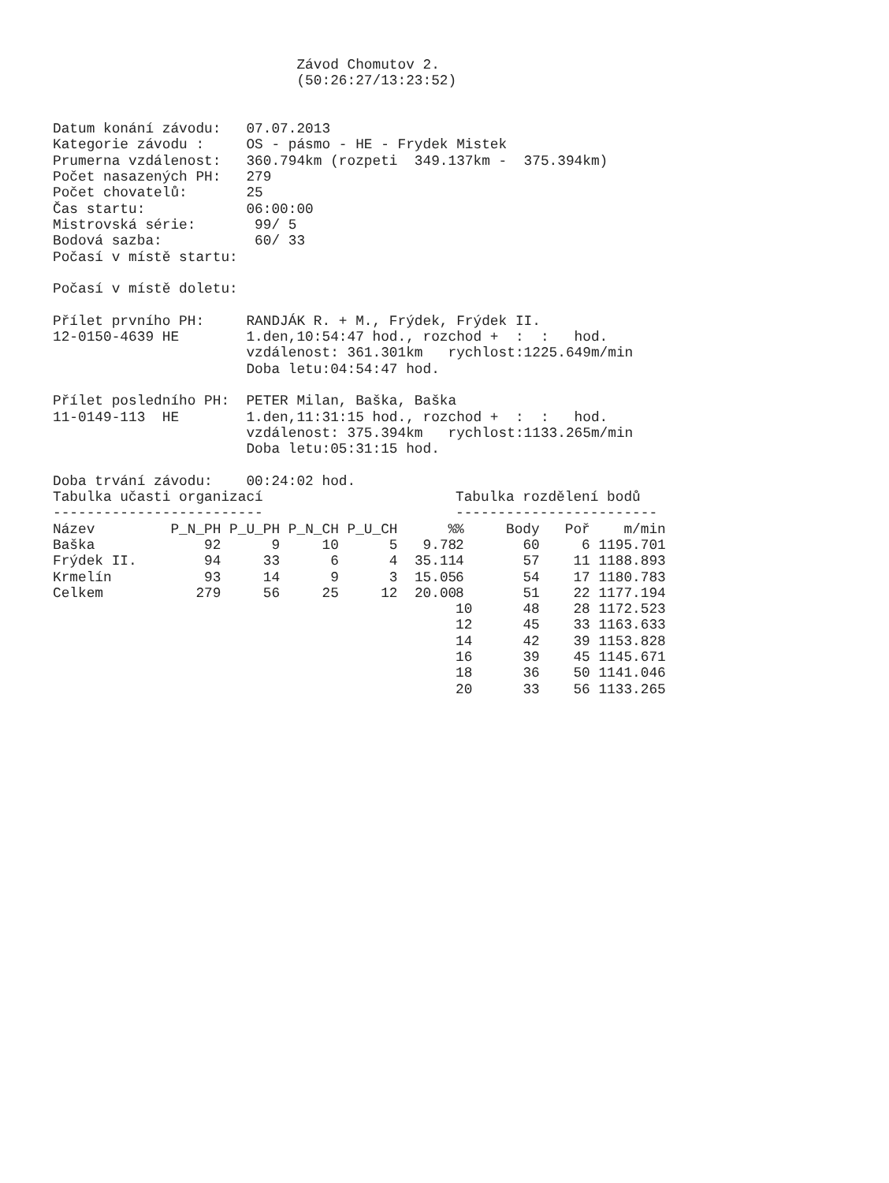Závod Chomutov 2.
                             (50:26:27/13:23:52)


Datum konání závodu:   07.07.2013
Kategorie závodu :     OS - pásmo - HE - Frydek Mistek
Prumerna vzdálenost:   360.794km (rozpeti  349.137km -  375.394km)
Počet nasazených PH:   279
Počet chovatelů:       25
Čas startu:            06:00:00
Mistrovská série:       99/ 5
Bodová sazba:           60/ 33
Počasí v místě startu:

Počasí v místě doletu:

Přílet prvního PH:     RANDJÁK R. + M., Frýdek, Frýdek II.
12-0150-4639 HE        1.den,10:54:47 hod., rozchod +  :  :   hod.
                       vzdálenost: 361.301km   rychlost:1225.649m/min
                       Doba letu:04:54:47 hod.

Přílet posledního PH:  PETER Milan, Baška, Baška
11-0149-113  HE        1.den,11:31:15 hod., rozchod +  :  :   hod.
                       vzdálenost: 375.394km   rychlost:1133.265m/min
                       Doba letu:05:31:15 hod.

Doba trvání závodu:    00:24:02 hod.
Tabulka učasti organizací
-------------------------
| Název | P_N_PH | P_U_PH | P_N_CH | P_U_CH | % |
| --- | --- | --- | --- | --- | --- |
| Baška | 92 | 9 | 10 | 5 | 9.78 |
| Frýdek II. | 94 | 33 | 6 | 4 | 35.11 |
| Krmelín | 93 | 14 | 9 | 3 | 15.05 |
| Celkem | 279 | 56 | 25 | 12 | 20.00 |
Tabulka rozdělení bodů
------------------------
| % | Body | Poř | m/min |
| --- | --- | --- | --- |
| 2 | 60 | 6 | 1195.701 |
| 4 | 57 | 11 | 1188.893 |
| 6 | 54 | 17 | 1180.783 |
| 8 | 51 | 22 | 1177.194 |
| 10 | 48 | 28 | 1172.523 |
| 12 | 45 | 33 | 1163.633 |
| 14 | 42 | 39 | 1153.828 |
| 16 | 39 | 45 | 1145.671 |
| 18 | 36 | 50 | 1141.046 |
| 20 | 33 | 56 | 1133.265 |